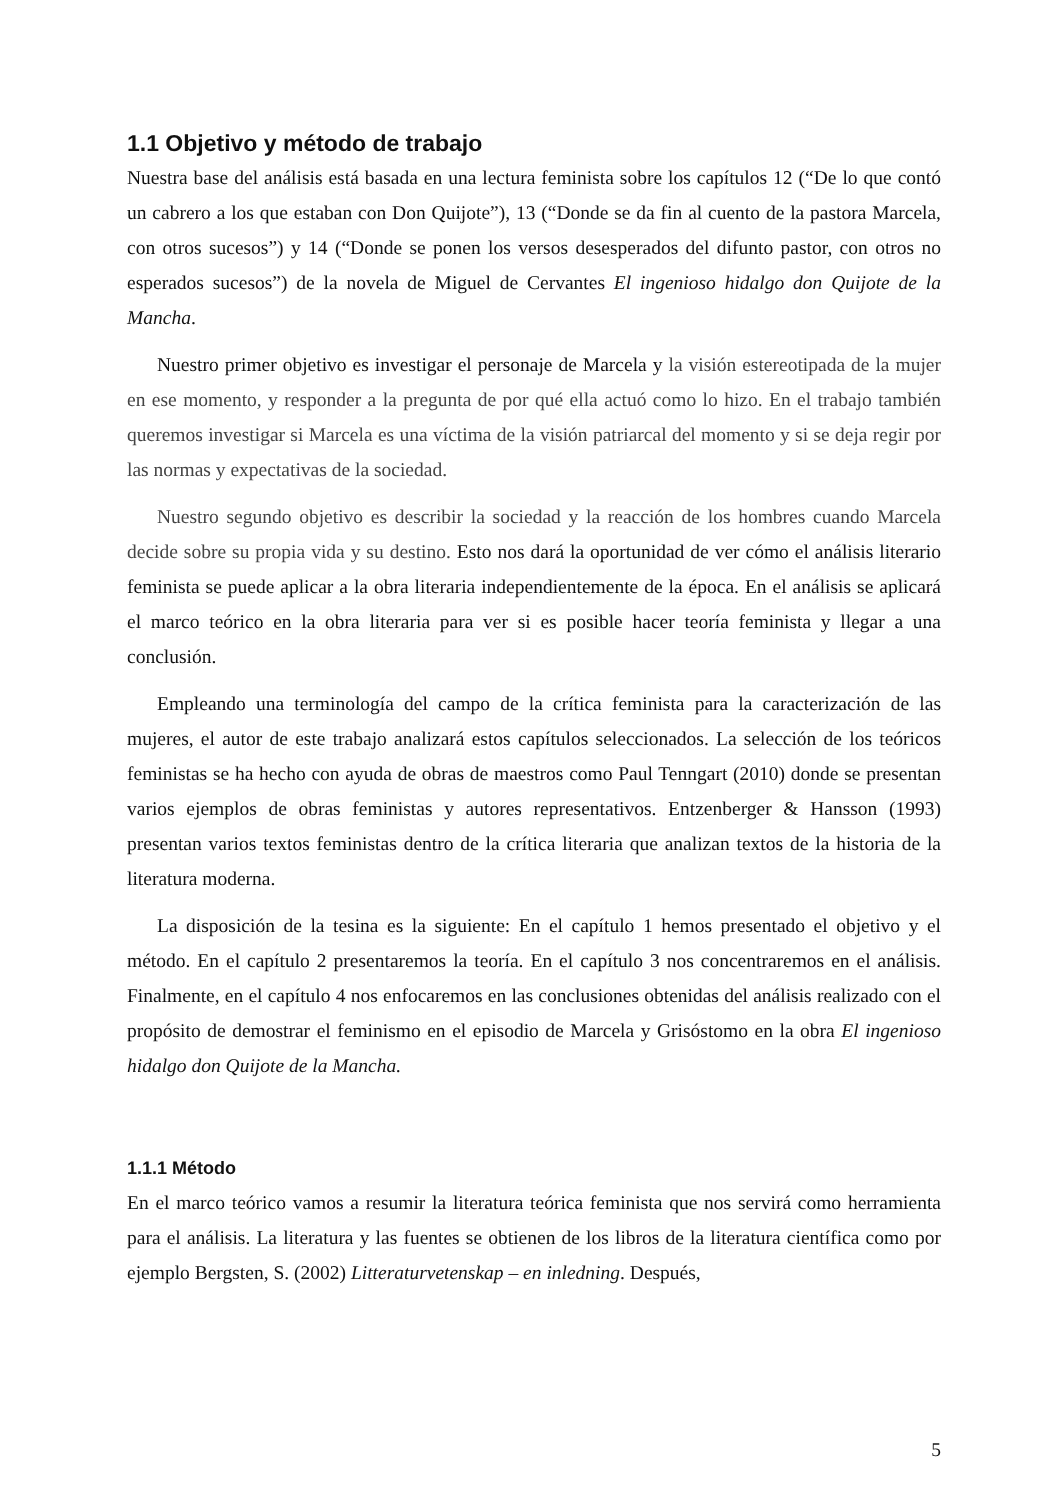1.1 Objetivo y método de trabajo
Nuestra base del análisis está basada en una lectura feminista sobre los capítulos 12 (“De lo que contó un cabrero a los que estaban con Don Quijote”), 13 (“Donde se da fin al cuento de la pastora Marcela, con otros sucesos”) y 14 (“Donde se ponen los versos desesperados del difunto pastor, con otros no esperados sucesos”) de la novela de Miguel de Cervantes El ingenioso hidalgo don Quijote de la Mancha.
Nuestro primer objetivo es investigar el personaje de Marcela y la visión estereotipada de la mujer en ese momento, y responder a la pregunta de por qué ella actuó como lo hizo. En el trabajo también queremos investigar si Marcela es una víctima de la visión patriarcal del momento y si se deja regir por las normas y expectativas de la sociedad.
Nuestro segundo objetivo es describir la sociedad y la reacción de los hombres cuando Marcela decide sobre su propia vida y su destino. Esto nos dará la oportunidad de ver cómo el análisis literario feminista se puede aplicar a la obra literaria independientemente de la época. En el análisis se aplicará el marco teórico en la obra literaria para ver si es posible hacer teoría feminista y llegar a una conclusión.
Empleando una terminología del campo de la crítica feminista para la caracterización de las mujeres, el autor de este trabajo analizará estos capítulos seleccionados. La selección de los teóricos feministas se ha hecho con ayuda de obras de maestros como Paul Tenngart (2010) donde se presentan varios ejemplos de obras feministas y autores representativos. Entzenberger & Hansson (1993) presentan varios textos feministas dentro de la crítica literaria que analizan textos de la historia de la literatura moderna.
La disposición de la tesina es la siguiente: En el capítulo 1 hemos presentado el objetivo y el método. En el capítulo 2 presentaremos la teoría. En el capítulo 3 nos concentraremos en el análisis. Finalmente, en el capítulo 4 nos enfocaremos en las conclusiones obtenidas del análisis realizado con el propósito de demostrar el feminismo en el episodio de Marcela y Grisóstomo en la obra El ingenioso hidalgo don Quijote de la Mancha.
1.1.1 Método
En el marco teórico vamos a resumir la literatura teórica feminista que nos servirá como herramienta para el análisis. La literatura y las fuentes se obtienen de los libros de la literatura científica como por ejemplo Bergsten, S. (2002) Litteraturvetenskap – en inledning. Después,
5